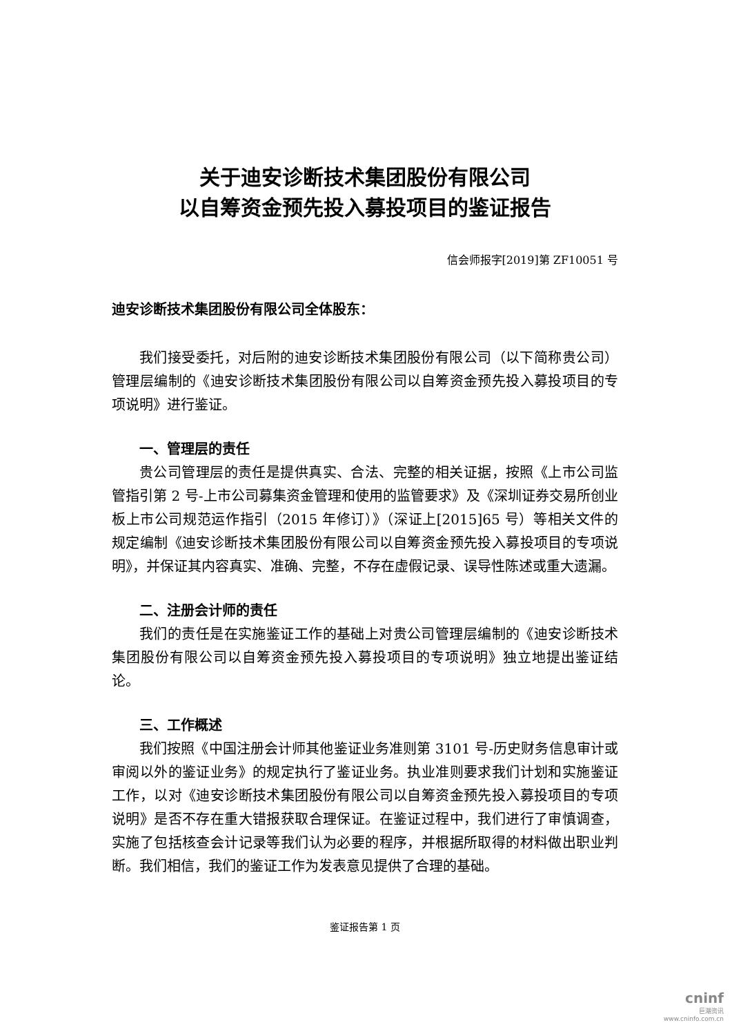关于迪安诊断技术集团股份有限公司
以自筹资金预先投入募投项目的鉴证报告
信会师报字[2019]第 ZF10051 号
迪安诊断技术集团股份有限公司全体股东：
我们接受委托，对后附的迪安诊断技术集团股份有限公司（以下简称贵公司）管理层编制的《迪安诊断技术集团股份有限公司以自筹资金预先投入募投项目的专项说明》进行鉴证。
一、管理层的责任
贵公司管理层的责任是提供真实、合法、完整的相关证据，按照《上市公司监管指引第 2 号-上市公司募集资金管理和使用的监管要求》及《深圳证券交易所创业板上市公司规范运作指引（2015 年修订）》（深证上[2015]65 号）等相关文件的规定编制《迪安诊断技术集团股份有限公司以自筹资金预先投入募投项目的专项说明》，并保证其内容真实、准确、完整，不存在虚假记录、误导性陈述或重大遗漏。
二、注册会计师的责任
我们的责任是在实施鉴证工作的基础上对贵公司管理层编制的《迪安诊断技术集团股份有限公司以自筹资金预先投入募投项目的专项说明》独立地提出鉴证结论。
三、工作概述
我们按照《中国注册会计师其他鉴证业务准则第 3101 号-历史财务信息审计或审阅以外的鉴证业务》的规定执行了鉴证业务。执业准则要求我们计划和实施鉴证工作，以对《迪安诊断技术集团股份有限公司以自筹资金预先投入募投项目的专项说明》是否不存在重大错报获取合理保证。在鉴证过程中，我们进行了审慎调查，实施了包括核查会计记录等我们认为必要的程序，并根据所取得的材料做出职业判断。我们相信，我们的鉴证工作为发表意见提供了合理的基础。
鉴证报告第 1 页
cninf
巨潮资讯
www.cninfo.com.cn